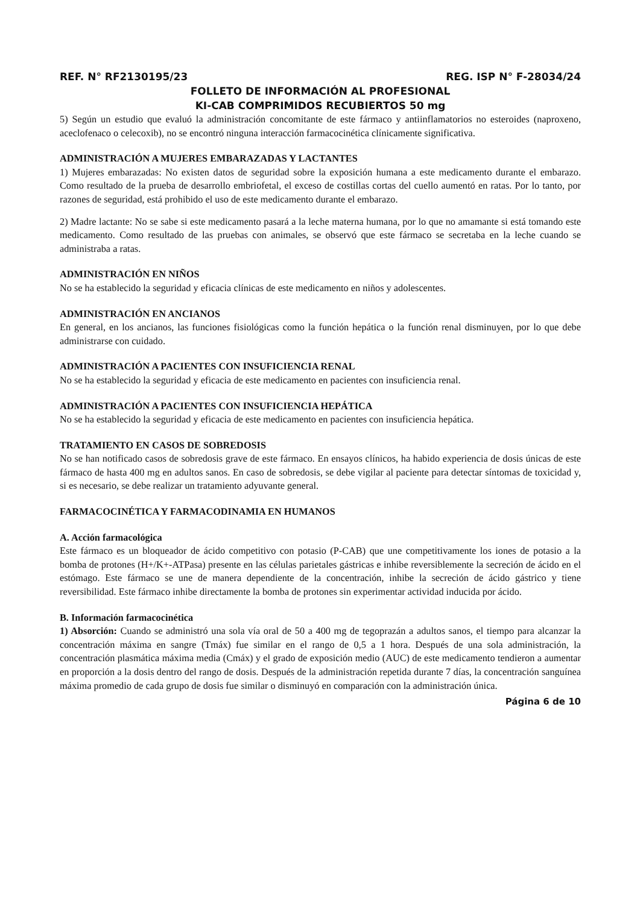REF. N° RF2130195/23 REG. ISP N° F-28034/24
FOLLETO DE INFORMACIÓN AL PROFESIONAL
KI-CAB COMPRIMIDOS RECUBIERTOS 50 mg
5) Según un estudio que evaluó la administración concomitante de este fármaco y antiinflamatorios no esteroides (naproxeno, aceclofenaco o celecoxib), no se encontró ninguna interacción farmacocinética clínicamente significativa.
ADMINISTRACIÓN A MUJERES EMBARAZADAS Y LACTANTES
1) Mujeres embarazadas: No existen datos de seguridad sobre la exposición humana a este medicamento durante el embarazo. Como resultado de la prueba de desarrollo embriofetal, el exceso de costillas cortas del cuello aumentó en ratas. Por lo tanto, por razones de seguridad, está prohibido el uso de este medicamento durante el embarazo.
2) Madre lactante: No se sabe si este medicamento pasará a la leche materna humana, por lo que no amamante si está tomando este medicamento. Como resultado de las pruebas con animales, se observó que este fármaco se secretaba en la leche cuando se administraba a ratas.
ADMINISTRACIÓN EN NIÑOS
No se ha establecido la seguridad y eficacia clínicas de este medicamento en niños y adolescentes.
ADMINISTRACIÓN EN ANCIANOS
En general, en los ancianos, las funciones fisiológicas como la función hepática o la función renal disminuyen, por lo que debe administrarse con cuidado.
ADMINISTRACIÓN A PACIENTES CON INSUFICIENCIA RENAL
No se ha establecido la seguridad y eficacia de este medicamento en pacientes con insuficiencia renal.
ADMINISTRACIÓN A PACIENTES CON INSUFICIENCIA HEPÁTICA
No se ha establecido la seguridad y eficacia de este medicamento en pacientes con insuficiencia hepática.
TRATAMIENTO EN CASOS DE SOBREDOSIS
No se han notificado casos de sobredosis grave de este fármaco. En ensayos clínicos, ha habido experiencia de dosis únicas de este fármaco de hasta 400 mg en adultos sanos. En caso de sobredosis, se debe vigilar al paciente para detectar síntomas de toxicidad y, si es necesario, se debe realizar un tratamiento adyuvante general.
FARMACOCINÉTICA Y FARMACODINAMIA EN HUMANOS
A. Acción farmacológica
Este fármaco es un bloqueador de ácido competitivo con potasio (P-CAB) que une competitivamente los iones de potasio a la bomba de protones (H+/K+-ATPasa) presente en las células parietales gástricas e inhibe reversiblemente la secreción de ácido en el estómago. Este fármaco se une de manera dependiente de la concentración, inhibe la secreción de ácido gástrico y tiene reversibilidad. Este fármaco inhibe directamente la bomba de protones sin experimentar actividad inducida por ácido.
B. Información farmacocinética
1) Absorción: Cuando se administró una sola vía oral de 50 a 400 mg de tegoprazán a adultos sanos, el tiempo para alcanzar la concentración máxima en sangre (Tmáx) fue similar en el rango de 0,5 a 1 hora. Después de una sola administración, la concentración plasmática máxima media (Cmáx) y el grado de exposición medio (AUC) de este medicamento tendieron a aumentar en proporción a la dosis dentro del rango de dosis. Después de la administración repetida durante 7 días, la concentración sanguínea máxima promedio de cada grupo de dosis fue similar o disminuyó en comparación con la administración única.
Página 6 de 10